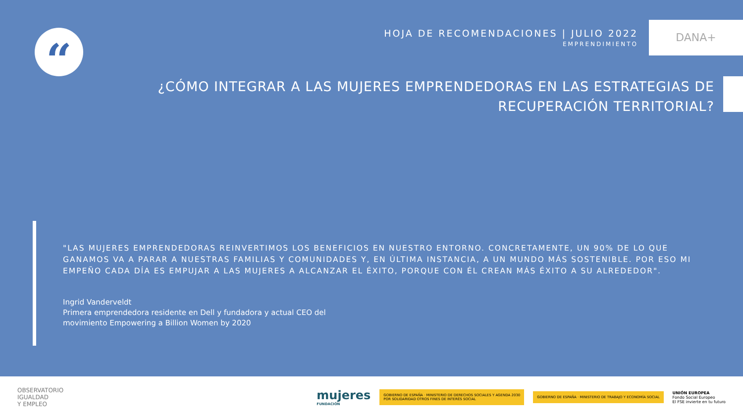“
HOJA DE RECOMENDACIONES | JULIO 2022
EMPRENDIMIENTO
DANA+
¿CÓMO INTEGRAR A LAS MUJERES EMPRENDEDORAS EN LAS ESTRATEGIAS DE RECUPERACIÓN TERRITORIAL?
"LAS MUJERES EMPRENDEDORAS REINVERTIMOS LOS BENEFICIOS EN NUESTRO ENTORNO. CONCRETAMENTE, UN 90% DE LO QUE GANAMOS VA A PARAR A NUESTRAS FAMILIAS Y COMUNIDADES Y, EN ÚLTIMA INSTANCIA, A UN MUNDO MÁS SOSTENIBLE. POR ESO MI EMPEÑO CADA DÍA ES EMPUJAR A LAS MUJERES A ALCANZAR EL ÉXITO, PORQUE CON ÉL CREAN MÁS ÉXITO A SU ALREDEDOR".
Ingrid Vanderveldt
Primera emprendedora residente en Dell y fundadora y actual CEO del movimiento Empowering a Billion Women by 2020
OBSERVATORIO
IGUALDAD
Y EMPLEO
mujeres
FUNDACIÓN
GOBIERNO DE ESPAÑA · MINISTERIO DE DERECHOS SOCIALES Y AGENDA 2030
POR SOLIDARIDAD OTROS FINES DE INTERÉS SOCIAL
GOBIERNO DE ESPAÑA · MINISTERIO DE TRABAJO Y ECONOMÍA SOCIAL
UNIÓN EUROPEA
Fondo Social Europeo
El FSE invierte en tu futuro